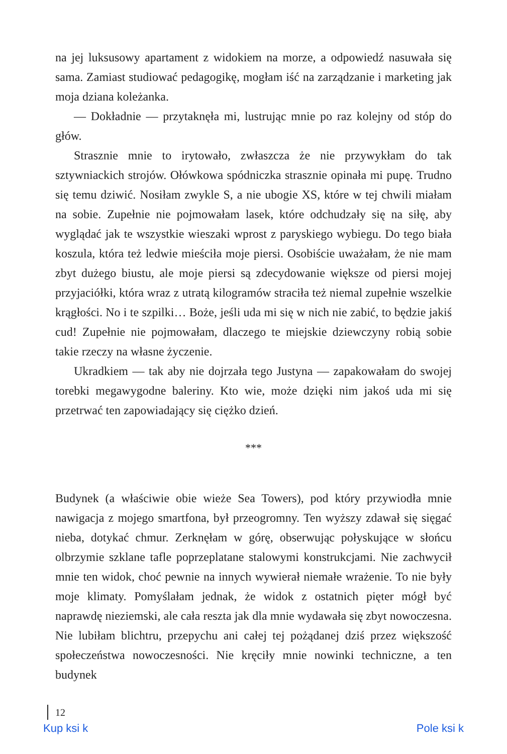na jej luksusowy apartament z widokiem na morze, a odpowiedź nasuwała się sama. Zamiast studiować pedagogikę, mogłam iść na zarządzanie i marketing jak moja dziana koleżanka.
— Dokładnie — przytaknęła mi, lustrując mnie po raz kolejny od stóp do głów.
Strasznie mnie to irytowało, zwłaszcza że nie przywykłam do tak sztywniackich strojów. Ołówkowa spódniczka strasznie opinała mi pupę. Trudno się temu dziwić. Nosiłam zwykle S, a nie ubogie XS, które w tej chwili miałam na sobie. Zupełnie nie pojmowałam lasek, które odchudzały się na siłę, aby wyglądać jak te wszystkie wieszaki wprost z paryskiego wybiegu. Do tego biała koszula, która też ledwie mieściła moje piersi. Osobiście uważałam, że nie mam zbyt dużego biustu, ale moje piersi są zdecydowanie większe od piersi mojej przyjaciółki, która wraz z utratą kilogramów straciła też niemal zupełnie wszelkie krągłości. No i te szpilki… Boże, jeśli uda mi się w nich nie zabić, to będzie jakiś cud! Zupełnie nie pojmowałam, dlaczego te miejskie dziewczyny robią sobie takie rzeczy na własne życzenie.
Ukradkiem — tak aby nie dojrzała tego Justyna — zapakowałam do swojej torebki megawygodne baleriny. Kto wie, może dzięki nim jakoś uda mi się przetrwać ten zapowiadający się ciężko dzień.
***
Budynek (a właściwie obie wieże Sea Towers), pod który przywiodła mnie nawigacja z mojego smartfona, był przeogromny. Ten wyższy zdawał się sięgać nieba, dotykać chmur. Zerknęłam w górę, obserwując połyskujące w słońcu olbrzymie szklane tafle poprzeplatane stalowymi konstrukcjami. Nie zachwycił mnie ten widok, choć pewnie na innych wywierał niemałe wrażenie. To nie były moje klimaty. Pomyślałam jednak, że widok z ostatnich pięter mógł być naprawdę nieziemski, ale cała reszta jak dla mnie wydawała się zbyt nowoczesna. Nie lubiłam blichtru, przepychu ani całej tej pożądanej dziś przez większość społeczeństwa nowoczesności. Nie kręciły mnie nowinki techniczne, a ten budynek
12
Kup ksi k Pole ksi k